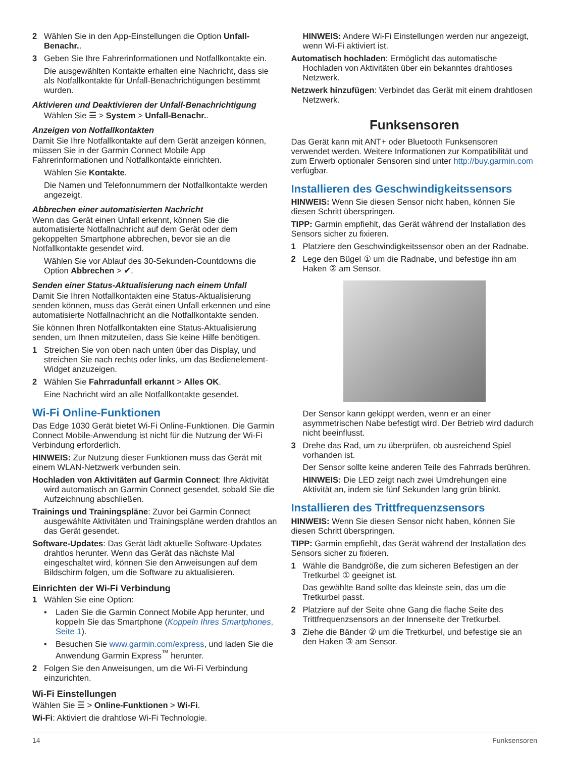2 Wählen Sie in den App-Einstellungen die Option Unfall-Benachr..
3 Geben Sie Ihre Fahrerinformationen und Notfallkontakte ein.
Die ausgewählten Kontakte erhalten eine Nachricht, dass sie als Notfallkontakte für Unfall-Benachrichtigungen bestimmt wurden.
Aktivieren und Deaktivieren der Unfall-Benachrichtigung
Wählen Sie ☰ > System > Unfall-Benachr..
Anzeigen von Notfallkontakten
Damit Sie Ihre Notfallkontakte auf dem Gerät anzeigen können, müssen Sie in der Garmin Connect Mobile App Fahrerinformationen und Notfallkontakte einrichten.
Wählen Sie Kontakte.
Die Namen und Telefonnummern der Notfallkontakte werden angezeigt.
Abbrechen einer automatisierten Nachricht
Wenn das Gerät einen Unfall erkennt, können Sie die automatisierte Notfallnachricht auf dem Gerät oder dem gekoppelten Smartphone abbrechen, bevor sie an die Notfallkontakte gesendet wird.
Wählen Sie vor Ablauf des 30-Sekunden-Countdowns die Option Abbrechen > ✔.
Senden einer Status-Aktualisierung nach einem Unfall
Damit Sie Ihren Notfallkontakten eine Status-Aktualisierung senden können, muss das Gerät einen Unfall erkennen und eine automatisierte Notfallnachricht an die Notfallkontakte senden.
Sie können Ihren Notfallkontakten eine Status-Aktualisierung senden, um Ihnen mitzuteilen, dass Sie keine Hilfe benötigen.
1 Streichen Sie von oben nach unten über das Display, und streichen Sie nach rechts oder links, um das Bedienelement-Widget anzuzeigen.
2 Wählen Sie Fahrradunfall erkannt > Alles OK.
Eine Nachricht wird an alle Notfallkontakte gesendet.
Wi-Fi Online-Funktionen
Das Edge 1030 Gerät bietet Wi-Fi Online-Funktionen. Die Garmin Connect Mobile-Anwendung ist nicht für die Nutzung der Wi-Fi Verbindung erforderlich.
HINWEIS: Zur Nutzung dieser Funktionen muss das Gerät mit einem WLAN-Netzwerk verbunden sein.
Hochladen von Aktivitäten auf Garmin Connect: Ihre Aktivität wird automatisch an Garmin Connect gesendet, sobald Sie die Aufzeichnung abschließen.
Trainings und Trainingspläne: Zuvor bei Garmin Connect ausgewählte Aktivitäten und Trainingspläne werden drahtlos an das Gerät gesendet.
Software-Updates: Das Gerät lädt aktuelle Software-Updates drahtlos herunter. Wenn das Gerät das nächste Mal eingeschaltet wird, können Sie den Anweisungen auf dem Bildschirm folgen, um die Software zu aktualisieren.
Einrichten der Wi-Fi Verbindung
1 Wählen Sie eine Option:
• Laden Sie die Garmin Connect Mobile App herunter, und koppeln Sie das Smartphone (Koppeln Ihres Smartphones, Seite 1).
• Besuchen Sie www.garmin.com/express, und laden Sie die Anwendung Garmin Express<sup>™</sup> herunter.
2 Folgen Sie den Anweisungen, um die Wi-Fi Verbindung einzurichten.
Wi-Fi Einstellungen
Wählen Sie ☰ > Online-Funktionen > Wi-Fi.
Wi-Fi: Aktiviert die drahtlose Wi-Fi Technologie.
HINWEIS: Andere Wi-Fi Einstellungen werden nur angezeigt, wenn Wi-Fi aktiviert ist.
Automatisch hochladen: Ermöglicht das automatische Hochladen von Aktivitäten über ein bekanntes drahtloses Netzwerk.
Netzwerk hinzufügen: Verbindet das Gerät mit einem drahtlosen Netzwerk.
Funksensoren
Das Gerät kann mit ANT+ oder Bluetooth Funksensoren verwendet werden. Weitere Informationen zur Kompatibilität und zum Erwerb optionaler Sensoren sind unter http://buy.garmin.com verfügbar.
Installieren des Geschwindigkeitssensors
HINWEIS: Wenn Sie diesen Sensor nicht haben, können Sie diesen Schritt überspringen.
TIPP: Garmin empfiehlt, das Gerät während der Installation des Sensors sicher zu fixieren.
1 Platziere den Geschwindigkeitssensor oben an der Radnabe.
2 Lege den Bügel ① um die Radnabe, und befestige ihn am Haken ② am Sensor.
Der Sensor kann gekippt werden, wenn er an einer asymmetrischen Nabe befestigt wird. Der Betrieb wird dadurch nicht beeinflusst.
3 Drehe das Rad, um zu überprüfen, ob ausreichend Spiel vorhanden ist.
Der Sensor sollte keine anderen Teile des Fahrrads berühren.
HINWEIS: Die LED zeigt nach zwei Umdrehungen eine Aktivität an, indem sie fünf Sekunden lang grün blinkt.
Installieren des Trittfrequenzsensors
HINWEIS: Wenn Sie diesen Sensor nicht haben, können Sie diesen Schritt überspringen.
TIPP: Garmin empfiehlt, das Gerät während der Installation des Sensors sicher zu fixieren.
1 Wähle die Bandgröße, die zum sicheren Befestigen an der Tretkurbel ① geeignet ist.
Das gewählte Band sollte das kleinste sein, das um die Tretkurbel passt.
2 Platziere auf der Seite ohne Gang die flache Seite des Trittfrequenzsensors an der Innenseite der Tretkurbel.
3 Ziehe die Bänder ② um die Tretkurbel, und befestige sie an den Haken ③ am Sensor.
14 Funksensoren